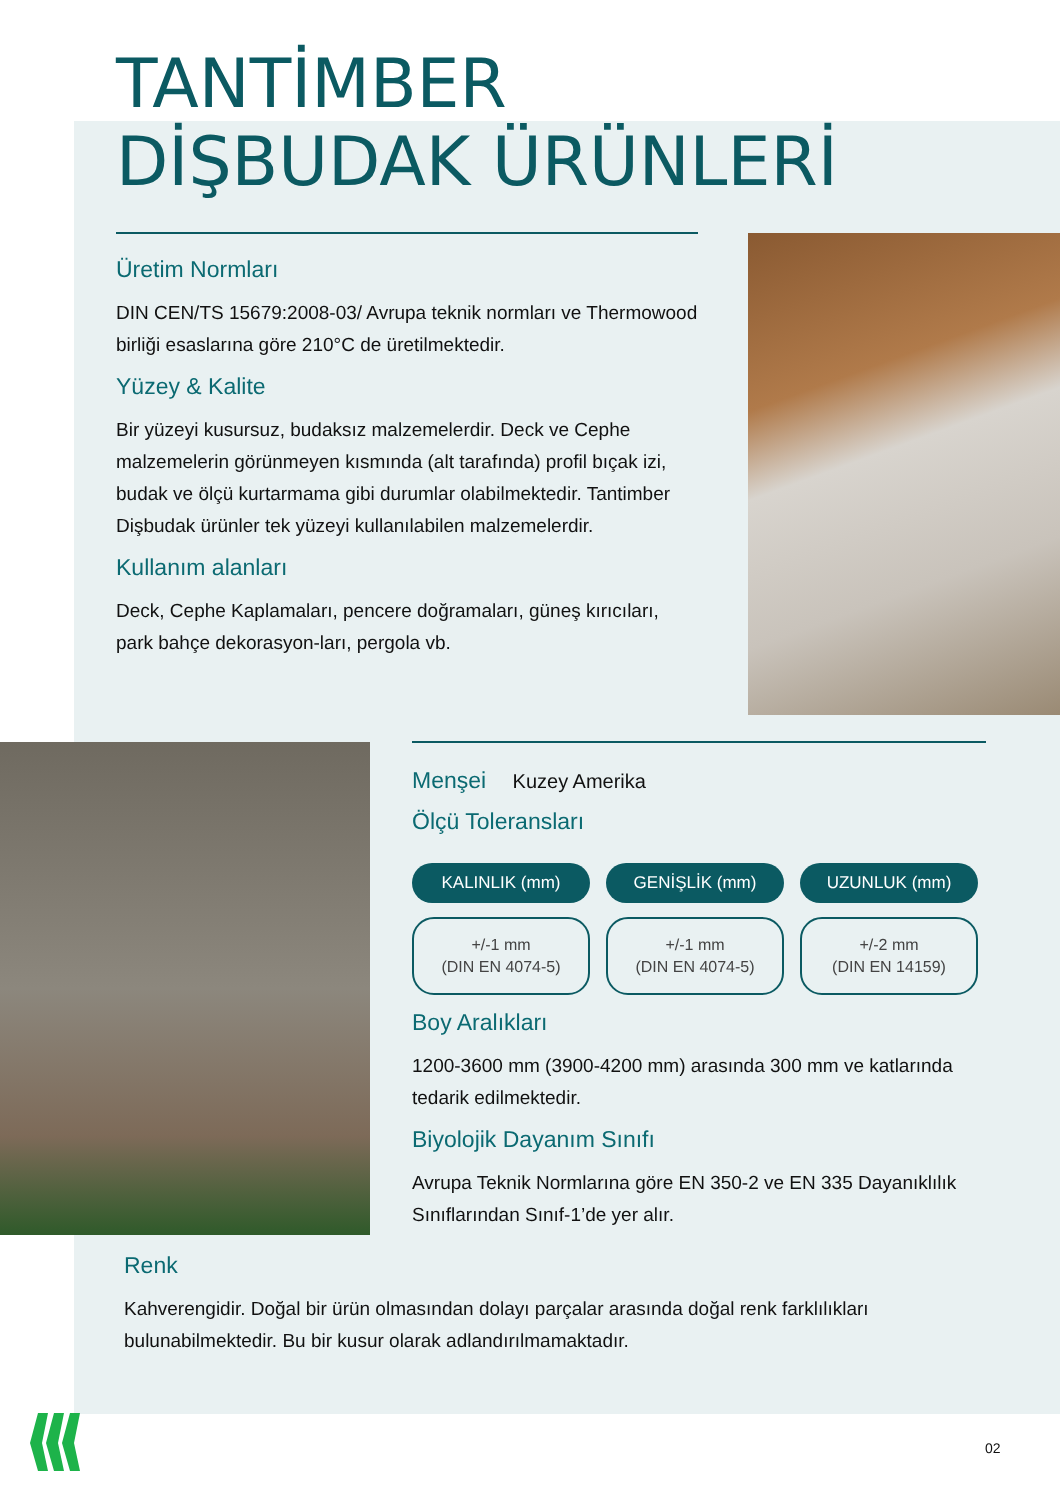TANTİMBER
DİŞBUDAK ÜRÜNLERİ
Üretim Normları
DIN CEN/TS 15679:2008-03/ Avrupa teknik normları ve Thermowood birliği esaslarına göre 210°C de üretilmektedir.
Yüzey & Kalite
Bir yüzeyi kusursuz, budaksız malzemelerdir. Deck ve Cephe malzemelerin görünmeyen kısmında (alt tarafında) profil bıçak izi, budak ve ölçü kurtarmama gibi durumlar olabilmektedir. Tantimber Dişbudak ürünler tek yüzeyi kullanılabilen malzemelerdir.
Kullanım alanları
Deck, Cephe Kaplamaları, pencere doğramaları, güneş kırıcıları, park bahçe dekorasyon-ları, pergola vb.
Menşei Kuzey Amerika
Ölçü Toleransları
| KALINLIK (mm) | GENİŞLİK (mm) | UZUNLUK (mm) |
| --- | --- | --- |
| +/-1 mm (DIN EN 4074-5) | +/-1 mm (DIN EN 4074-5) | +/-2 mm (DIN EN 14159) |
Boy Aralıkları
1200-3600 mm (3900-4200 mm) arasında 300 mm ve katlarında tedarik edilmektedir.
Biyolojik Dayanım Sınıfı
Avrupa Teknik Normlarına göre EN 350-2 ve EN 335 Dayanıklılık Sınıflarından Sınıf-1’de yer alır.
Renk
Kahverengidir. Doğal bir ürün olmasından dolayı parçalar arasında doğal renk farklılıkları bulunabilmektedir. Bu bir kusur olarak adlandırılmamaktadır.
02